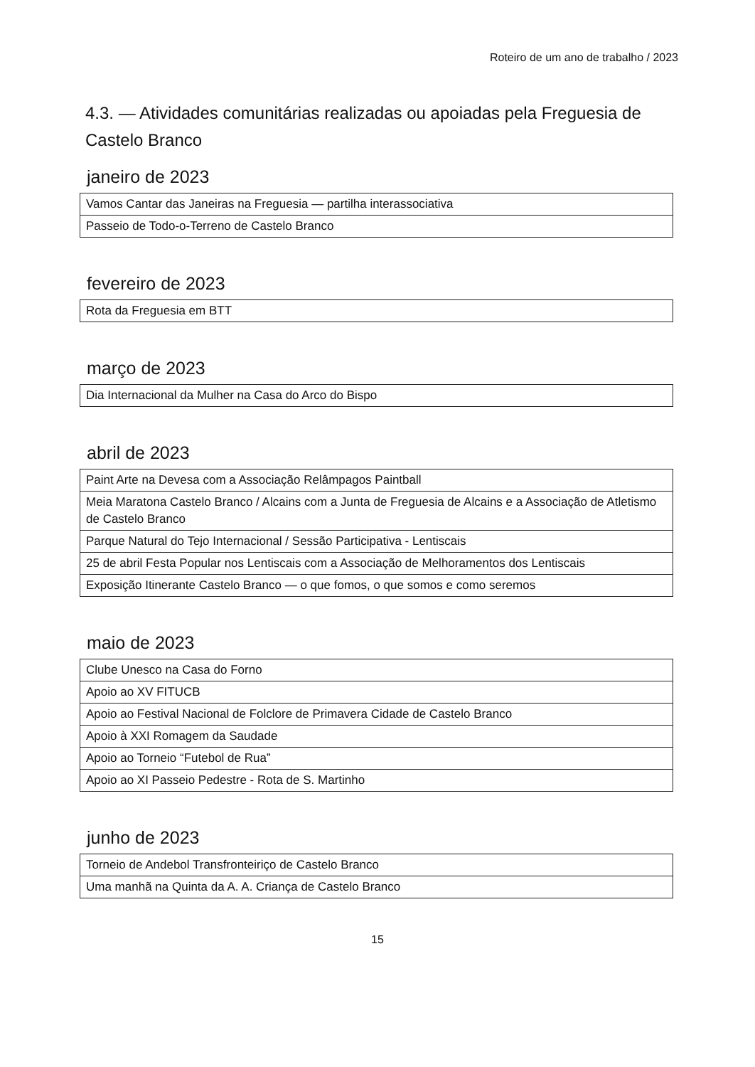Roteiro de um ano de trabalho / 2023
4.3. — Atividades comunitárias realizadas ou apoiadas pela Freguesia de Castelo Branco
janeiro de 2023
| Vamos Cantar das Janeiras na Freguesia — partilha interassociativa |
| Passeio de Todo-o-Terreno de Castelo Branco |
fevereiro de 2023
| Rota da Freguesia em BTT |
março de 2023
| Dia Internacional da Mulher na Casa do Arco do Bispo |
abril de 2023
| Paint Arte na Devesa com a Associação Relâmpagos Paintball |
| Meia Maratona Castelo Branco / Alcains com a Junta de Freguesia de Alcains e a Associação de Atletismo de Castelo Branco |
| Parque Natural do Tejo Internacional / Sessão Participativa - Lentiscais |
| 25 de abril Festa Popular nos Lentiscais com a Associação de Melhoramentos dos Lentiscais |
| Exposição Itinerante Castelo Branco — o que fomos, o que somos e como seremos |
maio de 2023
| Clube Unesco na Casa do Forno |
| Apoio ao XV FITUCB |
| Apoio ao Festival Nacional de Folclore de Primavera Cidade de Castelo Branco |
| Apoio à XXI Romagem da Saudade |
| Apoio ao Torneio “Futebol de Rua” |
| Apoio ao XI Passeio Pedestre - Rota de S. Martinho |
junho de 2023
| Torneio de Andebol Transfronteiriço de Castelo Branco |
| Uma manhã na Quinta da A. A. Criança de Castelo Branco |
15